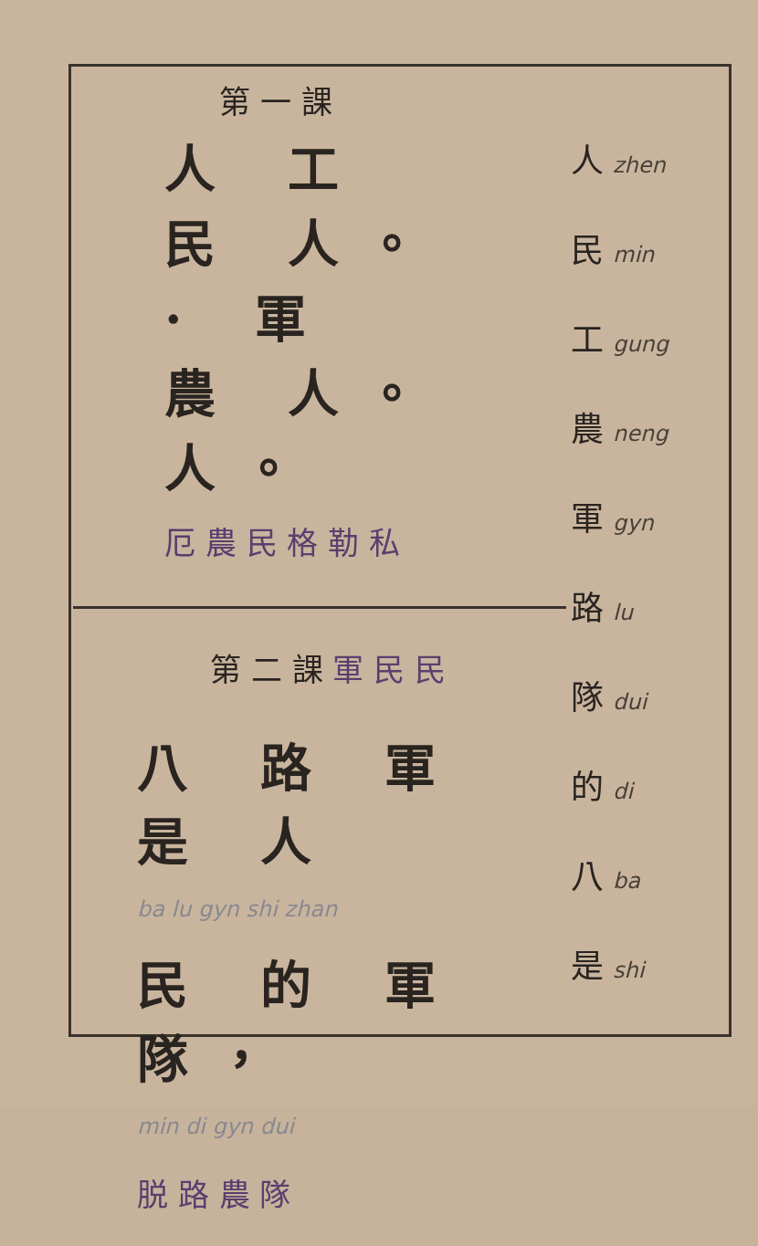第 一 課
人 工
民 人。
· 軍
農 人。
人。
厄 農 民 格 勒 私
第 二 課 軍 民 民
八 路 軍 是 人
ba lu gyn shi zhan
民 的 軍 隊，
min di gyn dui
脱 路 農 隊
人 zhen
民 min
工 gung
農 neng
軍 gyn
路 lu
隊 dui
的 di
八 ba
是 shi